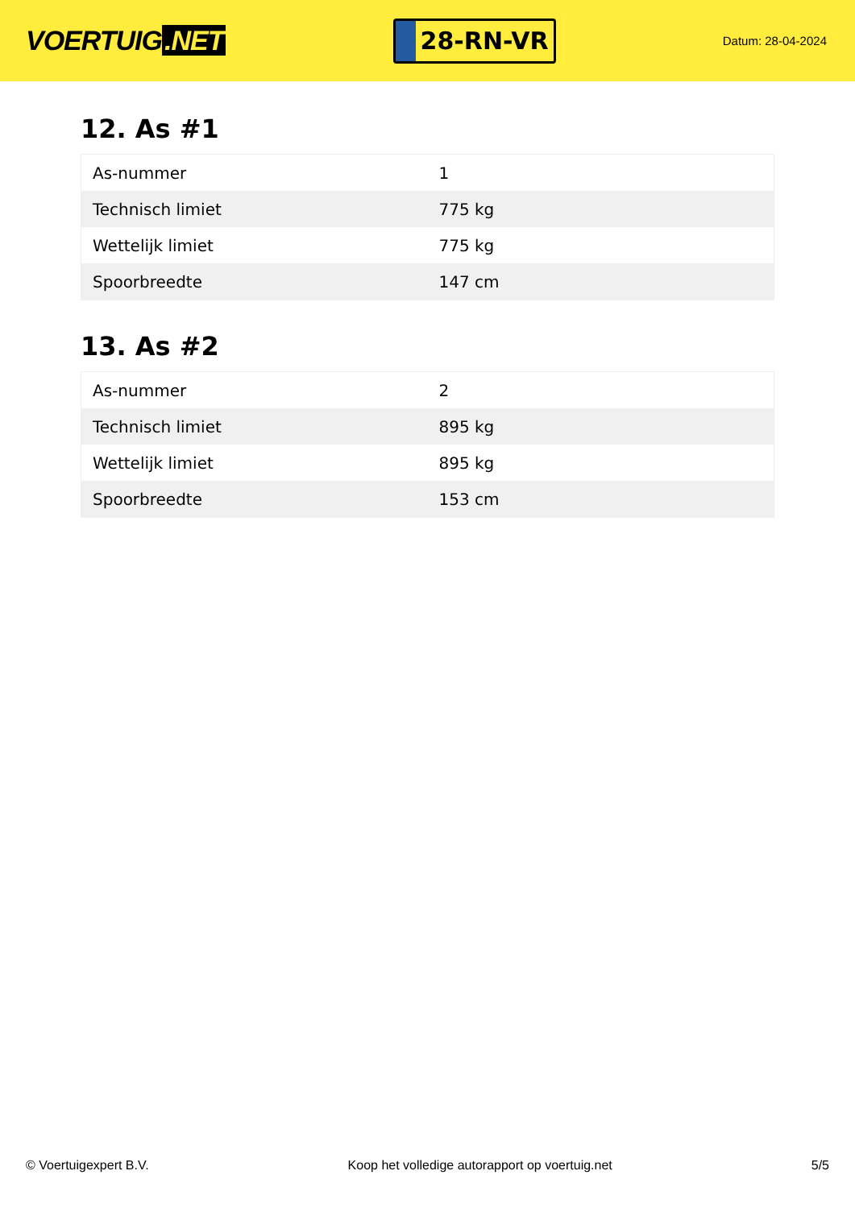VOERTUIG.NET
28-RN-VR
Datum: 28-04-2024
12. As #1
| As-nummer | 1 |
| Technisch limiet | 775 kg |
| Wettelijk limiet | 775 kg |
| Spoorbreedte | 147 cm |
13. As #2
| As-nummer | 2 |
| Technisch limiet | 895 kg |
| Wettelijk limiet | 895 kg |
| Spoorbreedte | 153 cm |
© Voertuigexpert B.V. Koop het volledige autorapport op voertuig.net 5/5